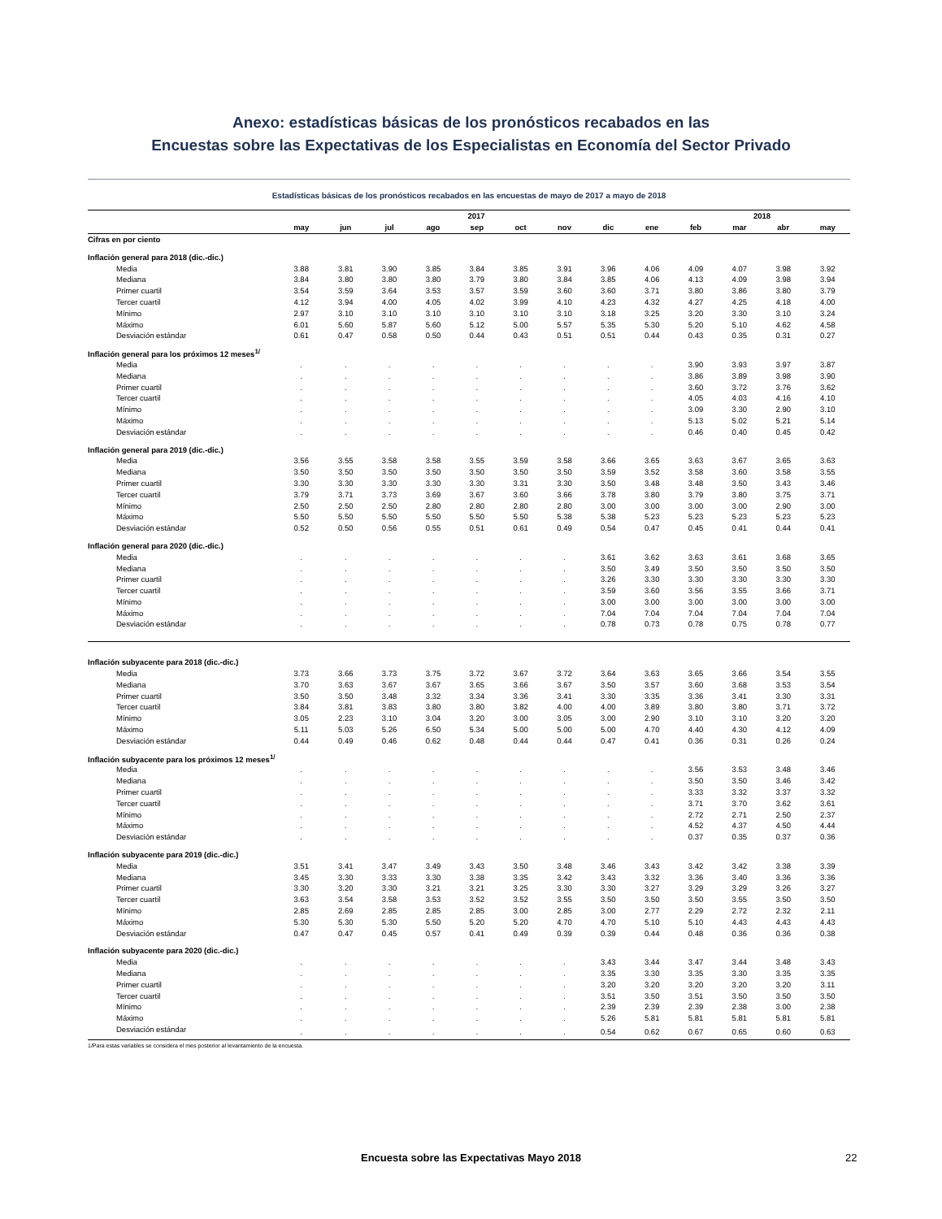Anexo: estadísticas básicas de los pronósticos recabados en las
Encuestas sobre las Expectativas de los Especialistas en Economía del Sector Privado
Estadísticas básicas de los pronósticos recabados en las encuestas de mayo de 2017 a mayo de 2018
| | 2017 | | | | | | | | | 2018 | | | |
| --- | --- | --- | --- | --- | --- | --- | --- | --- | --- | --- | --- | --- | --- |
| | may | jun | jul | ago | sep | oct | nov | dic | ene | feb | mar | abr | may |
| Cifras en por ciento | | | | | | | | | | | | | |
| Inflación general para 2018 (dic.-dic.) | | | | | | | | | | | | | |
| Media | 3.88 | 3.81 | 3.90 | 3.85 | 3.84 | 3.85 | 3.91 | 3.96 | 4.06 | 4.09 | 4.07 | 3.98 | 3.92 |
| Mediana | 3.84 | 3.80 | 3.80 | 3.80 | 3.79 | 3.80 | 3.84 | 3.85 | 4.06 | 4.13 | 4.09 | 3.98 | 3.94 |
| Primer cuartil | 3.54 | 3.59 | 3.64 | 3.53 | 3.57 | 3.59 | 3.60 | 3.60 | 3.71 | 3.80 | 3.86 | 3.80 | 3.79 |
| Tercer cuartil | 4.12 | 3.94 | 4.00 | 4.05 | 4.02 | 3.99 | 4.10 | 4.23 | 4.32 | 4.27 | 4.25 | 4.18 | 4.00 |
| Mínimo | 2.97 | 3.10 | 3.10 | 3.10 | 3.10 | 3.10 | 3.10 | 3.18 | 3.25 | 3.20 | 3.30 | 3.10 | 3.24 |
| Máximo | 6.01 | 5.60 | 5.87 | 5.60 | 5.12 | 5.00 | 5.57 | 5.35 | 5.30 | 5.20 | 5.10 | 4.62 | 4.58 |
| Desviación estándar | 0.61 | 0.47 | 0.58 | 0.50 | 0.44 | 0.43 | 0.51 | 0.51 | 0.44 | 0.43 | 0.35 | 0.31 | 0.27 |
| Inflación general para los próximos 12 meses<sup>1/</sup> | | | | | | | | | | | | | |
| Media | . | . | . | . | . | . | . | . | . | 3.90 | 3.93 | 3.97 | 3.87 |
| Mediana | . | . | . | . | . | . | . | . | . | 3.86 | 3.89 | 3.98 | 3.90 |
| Primer cuartil | . | . | . | . | . | . | . | . | . | 3.60 | 3.72 | 3.76 | 3.62 |
| Tercer cuartil | . | . | . | . | . | . | . | . | . | 4.05 | 4.03 | 4.16 | 4.10 |
| Mínimo | . | . | . | . | . | . | . | . | . | 3.09 | 3.30 | 2.90 | 3.10 |
| Máximo | . | . | . | . | . | . | . | . | . | 5.13 | 5.02 | 5.21 | 5.14 |
| Desviación estándar | . | . | . | . | . | . | . | . | . | 0.46 | 0.40 | 0.45 | 0.42 |
| Inflación general para 2019 (dic.-dic.) | | | | | | | | | | | | | |
| Media | 3.56 | 3.55 | 3.58 | 3.58 | 3.55 | 3.59 | 3.58 | 3.66 | 3.65 | 3.63 | 3.67 | 3.65 | 3.63 |
| Mediana | 3.50 | 3.50 | 3.50 | 3.50 | 3.50 | 3.50 | 3.50 | 3.59 | 3.52 | 3.58 | 3.60 | 3.58 | 3.55 |
| Primer cuartil | 3.30 | 3.30 | 3.30 | 3.30 | 3.30 | 3.31 | 3.30 | 3.50 | 3.48 | 3.48 | 3.50 | 3.43 | 3.46 |
| Tercer cuartil | 3.79 | 3.71 | 3.73 | 3.69 | 3.67 | 3.60 | 3.66 | 3.78 | 3.80 | 3.79 | 3.80 | 3.75 | 3.71 |
| Mínimo | 2.50 | 2.50 | 2.50 | 2.80 | 2.80 | 2.80 | 2.80 | 3.00 | 3.00 | 3.00 | 3.00 | 2.90 | 3.00 |
| Máximo | 5.50 | 5.50 | 5.50 | 5.50 | 5.50 | 5.50 | 5.38 | 5.38 | 5.23 | 5.23 | 5.23 | 5.23 | 5.23 |
| Desviación estándar | 0.52 | 0.50 | 0.56 | 0.55 | 0.51 | 0.61 | 0.49 | 0.54 | 0.47 | 0.45 | 0.41 | 0.44 | 0.41 |
| Inflación general para 2020 (dic.-dic.) | | | | | | | | | | | | | |
| Media | . | . | . | . | . | . | . | 3.61 | 3.62 | 3.63 | 3.61 | 3.68 | 3.65 |
| Mediana | . | . | . | . | . | . | . | 3.50 | 3.49 | 3.50 | 3.50 | 3.50 | 3.50 |
| Primer cuartil | . | . | . | . | . | . | . | 3.26 | 3.30 | 3.30 | 3.30 | 3.30 | 3.30 |
| Tercer cuartil | . | . | . | . | . | . | . | 3.59 | 3.60 | 3.56 | 3.55 | 3.66 | 3.71 |
| Mínimo | . | . | . | . | . | . | . | 3.00 | 3.00 | 3.00 | 3.00 | 3.00 | 3.00 |
| Máximo | . | . | . | . | . | . | . | 7.04 | 7.04 | 7.04 | 7.04 | 7.04 | 7.04 |
| Desviación estándar | . | . | . | . | . | . | . | 0.78 | 0.73 | 0.78 | 0.75 | 0.78 | 0.77 |
| Inflación subyacente para 2018 (dic.-dic.) | | | | | | | | | | | | | |
| Media | 3.73 | 3.66 | 3.73 | 3.75 | 3.72 | 3.67 | 3.72 | 3.64 | 3.63 | 3.65 | 3.66 | 3.54 | 3.55 |
| Mediana | 3.70 | 3.63 | 3.67 | 3.67 | 3.65 | 3.66 | 3.67 | 3.50 | 3.57 | 3.60 | 3.68 | 3.53 | 3.54 |
| Primer cuartil | 3.50 | 3.50 | 3.48 | 3.32 | 3.34 | 3.36 | 3.41 | 3.30 | 3.35 | 3.36 | 3.41 | 3.30 | 3.31 |
| Tercer cuartil | 3.84 | 3.81 | 3.83 | 3.80 | 3.80 | 3.82 | 4.00 | 4.00 | 3.89 | 3.80 | 3.80 | 3.71 | 3.72 |
| Mínimo | 3.05 | 2.23 | 3.10 | 3.04 | 3.20 | 3.00 | 3.05 | 3.00 | 2.90 | 3.10 | 3.10 | 3.20 | 3.20 |
| Máximo | 5.11 | 5.03 | 5.26 | 6.50 | 5.34 | 5.00 | 5.00 | 5.00 | 4.70 | 4.40 | 4.30 | 4.12 | 4.09 |
| Desviación estándar | 0.44 | 0.49 | 0.46 | 0.62 | 0.48 | 0.44 | 0.44 | 0.47 | 0.41 | 0.36 | 0.31 | 0.26 | 0.24 |
| Inflación subyacente para los próximos 12 meses<sup>1/</sup> | | | | | | | | | | | | | |
| Media | . | . | . | . | . | . | . | . | . | 3.56 | 3.53 | 3.48 | 3.46 |
| Mediana | . | . | . | . | . | . | . | . | . | 3.50 | 3.50 | 3.46 | 3.42 |
| Primer cuartil | . | . | . | . | . | . | . | . | . | 3.33 | 3.32 | 3.37 | 3.32 |
| Tercer cuartil | . | . | . | . | . | . | . | . | . | 3.71 | 3.70 | 3.62 | 3.61 |
| Mínimo | . | . | . | . | . | . | . | . | . | 2.72 | 2.71 | 2.50 | 2.37 |
| Máximo | . | . | . | . | . | . | . | . | . | 4.52 | 4.37 | 4.50 | 4.44 |
| Desviación estándar | . | . | . | . | . | . | . | . | . | 0.37 | 0.35 | 0.37 | 0.36 |
| Inflación subyacente para 2019 (dic.-dic.) | | | | | | | | | | | | | |
| Media | 3.51 | 3.41 | 3.47 | 3.49 | 3.43 | 3.50 | 3.48 | 3.46 | 3.43 | 3.42 | 3.42 | 3.38 | 3.39 |
| Mediana | 3.45 | 3.30 | 3.33 | 3.30 | 3.38 | 3.35 | 3.42 | 3.43 | 3.32 | 3.36 | 3.40 | 3.36 | 3.36 |
| Primer cuartil | 3.30 | 3.20 | 3.30 | 3.21 | 3.21 | 3.25 | 3.30 | 3.30 | 3.27 | 3.29 | 3.29 | 3.26 | 3.27 |
| Tercer cuartil | 3.63 | 3.54 | 3.58 | 3.53 | 3.52 | 3.52 | 3.55 | 3.50 | 3.50 | 3.50 | 3.55 | 3.50 | 3.50 |
| Mínimo | 2.85 | 2.69 | 2.85 | 2.85 | 2.85 | 3.00 | 2.85 | 3.00 | 2.77 | 2.29 | 2.72 | 2.32 | 2.11 |
| Máximo | 5.30 | 5.30 | 5.30 | 5.50 | 5.20 | 5.20 | 4.70 | 4.70 | 5.10 | 5.10 | 4.43 | 4.43 | 4.43 |
| Desviación estándar | 0.47 | 0.47 | 0.45 | 0.57 | 0.41 | 0.49 | 0.39 | 0.39 | 0.44 | 0.48 | 0.36 | 0.36 | 0.38 |
| Inflación subyacente para 2020 (dic.-dic.) | | | | | | | | | | | | | |
| Media | . | . | . | . | . | . | . | 3.43 | 3.44 | 3.47 | 3.44 | 3.48 | 3.43 |
| Mediana | . | . | . | . | . | . | . | 3.35 | 3.30 | 3.35 | 3.30 | 3.35 | 3.35 |
| Primer cuartil | . | . | . | . | . | . | . | 3.20 | 3.20 | 3.20 | 3.20 | 3.20 | 3.11 |
| Tercer cuartil | . | . | . | . | . | . | . | 3.51 | 3.50 | 3.51 | 3.50 | 3.50 | 3.50 |
| Mínimo | . | . | . | . | . | . | . | 2.39 | 2.39 | 2.39 | 2.38 | 3.00 | 2.38 |
| Máximo | . | . | . | . | . | . | . | 5.26 | 5.81 | 5.81 | 5.81 | 5.81 | 5.81 |
| Desviación estándar | . | . | . | . | . | . | . | 0.54 | 0.62 | 0.67 | 0.65 | 0.60 | 0.63 |
1/Para estas variables se considera el mes posterior al levantamiento de la encuesta.
Encuesta sobre las Expectativas Mayo 2018 22